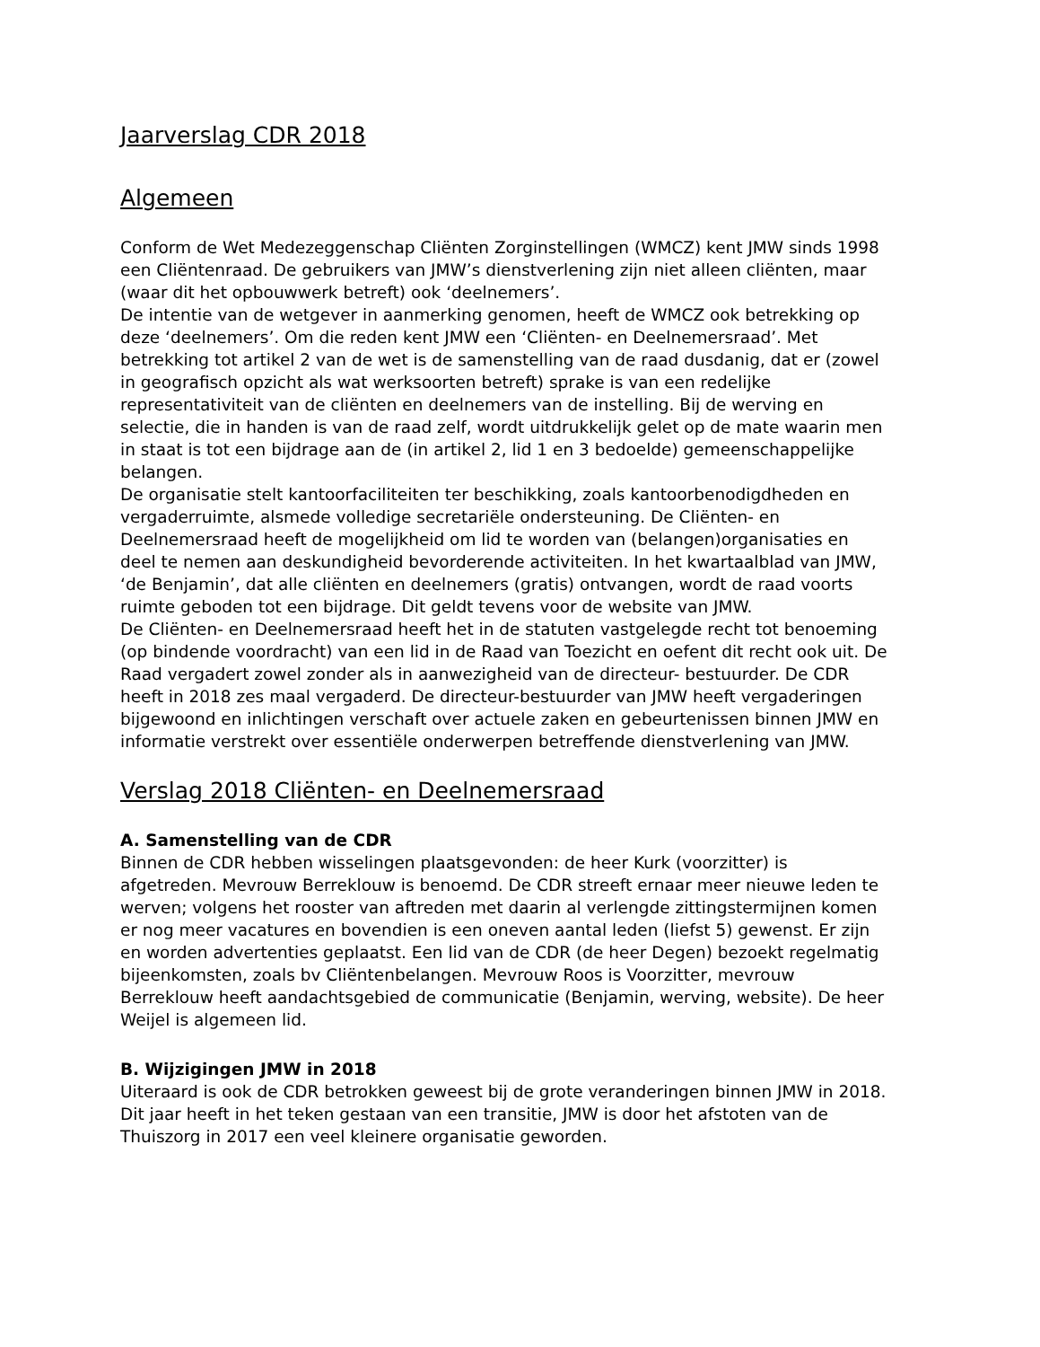Jaarverslag CDR 2018
Algemeen
Conform de Wet Medezeggenschap Cliënten Zorginstellingen (WMCZ) kent JMW sinds 1998 een Cliëntenraad. De gebruikers van JMW’s dienstverlening zijn niet alleen cliënten, maar (waar dit het opbouwwerk betreft) ook ‘deelnemers’.
De intentie van de wetgever in aanmerking genomen, heeft de WMCZ ook betrekking op deze ‘deelnemers’. Om die reden kent JMW een ‘Cliënten- en Deelnemersraad’. Met betrekking tot artikel 2 van de wet is de samenstelling van de raad dusdanig, dat er (zowel in geografisch opzicht als wat werksoorten betreft) sprake is van een redelijke representativiteit van de cliënten en deelnemers van de instelling. Bij de werving en selectie, die in handen is van de raad zelf, wordt uitdrukkelijk gelet op de mate waarin men in staat is tot een bijdrage aan de (in artikel 2, lid 1 en 3 bedoelde) gemeenschappelijke belangen.
De organisatie stelt kantoorfaciliteiten ter beschikking, zoals kantoorbenodigdheden en vergaderruimte, alsmede volledige secretariële ondersteuning. De Cliënten- en Deelnemersraad heeft de mogelijkheid om lid te worden van (belangen)organisaties en deel te nemen aan deskundigheid bevorderende activiteiten. In het kwartaalblad van JMW, ‘de Benjamin’, dat alle cliënten en deelnemers (gratis) ontvangen, wordt de raad voorts ruimte geboden tot een bijdrage. Dit geldt tevens voor de website van JMW.
De Cliënten- en Deelnemersraad heeft het in de statuten vastgelegde recht tot benoeming (op bindende voordracht) van een lid in de Raad van Toezicht en oefent dit recht ook uit. De Raad vergadert zowel zonder als in aanwezigheid van de directeur- bestuurder. De CDR heeft in 2018 zes maal vergaderd. De directeur-bestuurder van JMW heeft vergaderingen bijgewoond en inlichtingen verschaft over actuele zaken en gebeurtenissen binnen JMW en informatie verstrekt over essentiële onderwerpen betreffende dienstverlening van JMW.
Verslag 2018 Cliënten- en Deelnemersraad
A. Samenstelling van de CDR
Binnen de CDR hebben wisselingen plaatsgevonden: de heer Kurk (voorzitter) is afgetreden. Mevrouw Berreklouw is benoemd. De CDR streeft ernaar meer nieuwe leden te werven; volgens het rooster van aftreden met daarin al verlengde zittingstermijnen komen er nog meer vacatures en bovendien is een oneven aantal leden (liefst 5) gewenst. Er zijn en worden advertenties geplaatst. Een lid van de CDR (de heer Degen) bezoekt regelmatig bijeenkomsten, zoals bv Cliëntenbelangen. Mevrouw Roos is Voorzitter, mevrouw Berreklouw heeft aandachtsgebied de communicatie (Benjamin, werving, website). De heer Weijel is algemeen lid.
B. Wijzigingen JMW in 2018
Uiteraard is ook de CDR betrokken geweest bij de grote veranderingen binnen JMW in 2018. Dit jaar heeft in het teken gestaan van een transitie, JMW is door het afstoten van de Thuiszorg in 2017 een veel kleinere organisatie geworden.